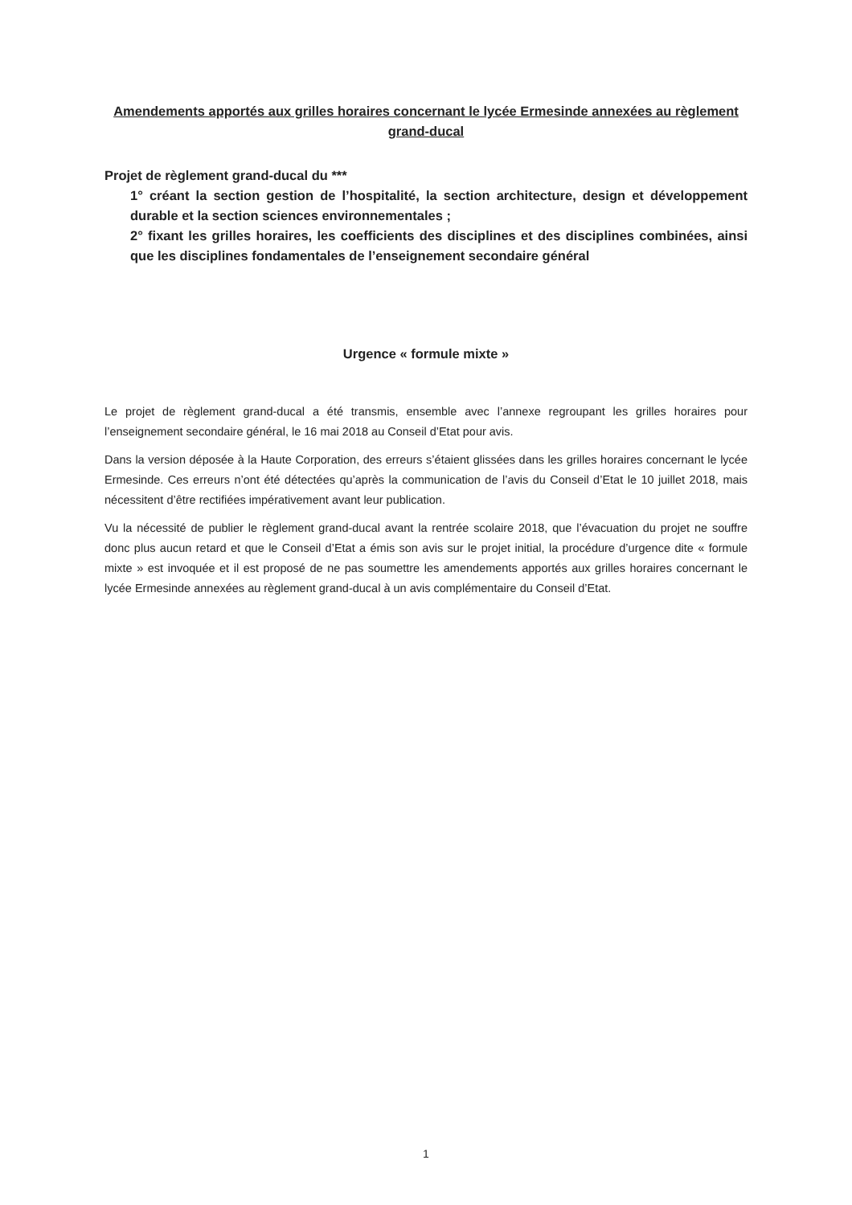Amendements apportés aux grilles horaires concernant le lycée Ermesinde annexées au règlement grand-ducal
Projet de règlement grand-ducal du ***
1° créant la section gestion de l’hospitalité, la section architecture, design et développement durable et la section sciences environnementales ;
2° fixant les grilles horaires, les coefficients des disciplines et des disciplines combinées, ainsi que les disciplines fondamentales de l’enseignement secondaire général
Urgence « formule mixte »
Le projet de règlement grand-ducal a été transmis, ensemble avec l’annexe regroupant les grilles horaires pour l’enseignement secondaire général, le 16 mai 2018 au Conseil d’Etat pour avis.
Dans la version déposée à la Haute Corporation, des erreurs s’étaient glissées dans les grilles horaires concernant le lycée Ermesinde. Ces erreurs n’ont été détectées qu’après la communication de l’avis du Conseil d’Etat le 10 juillet 2018, mais nécessitent d’être rectifiées impérativement avant leur publication.
Vu la nécessité de publier le règlement grand-ducal avant la rentrée scolaire 2018, que l’évacuation du projet ne souffre donc plus aucun retard et que le Conseil d’Etat a émis son avis sur le projet initial, la procédure d’urgence dite « formule mixte » est invoquée et il est proposé de ne pas soumettre les amendements apportés aux grilles horaires concernant le lycée Ermesinde annexées au règlement grand-ducal à un avis complémentaire du Conseil d’Etat.
1